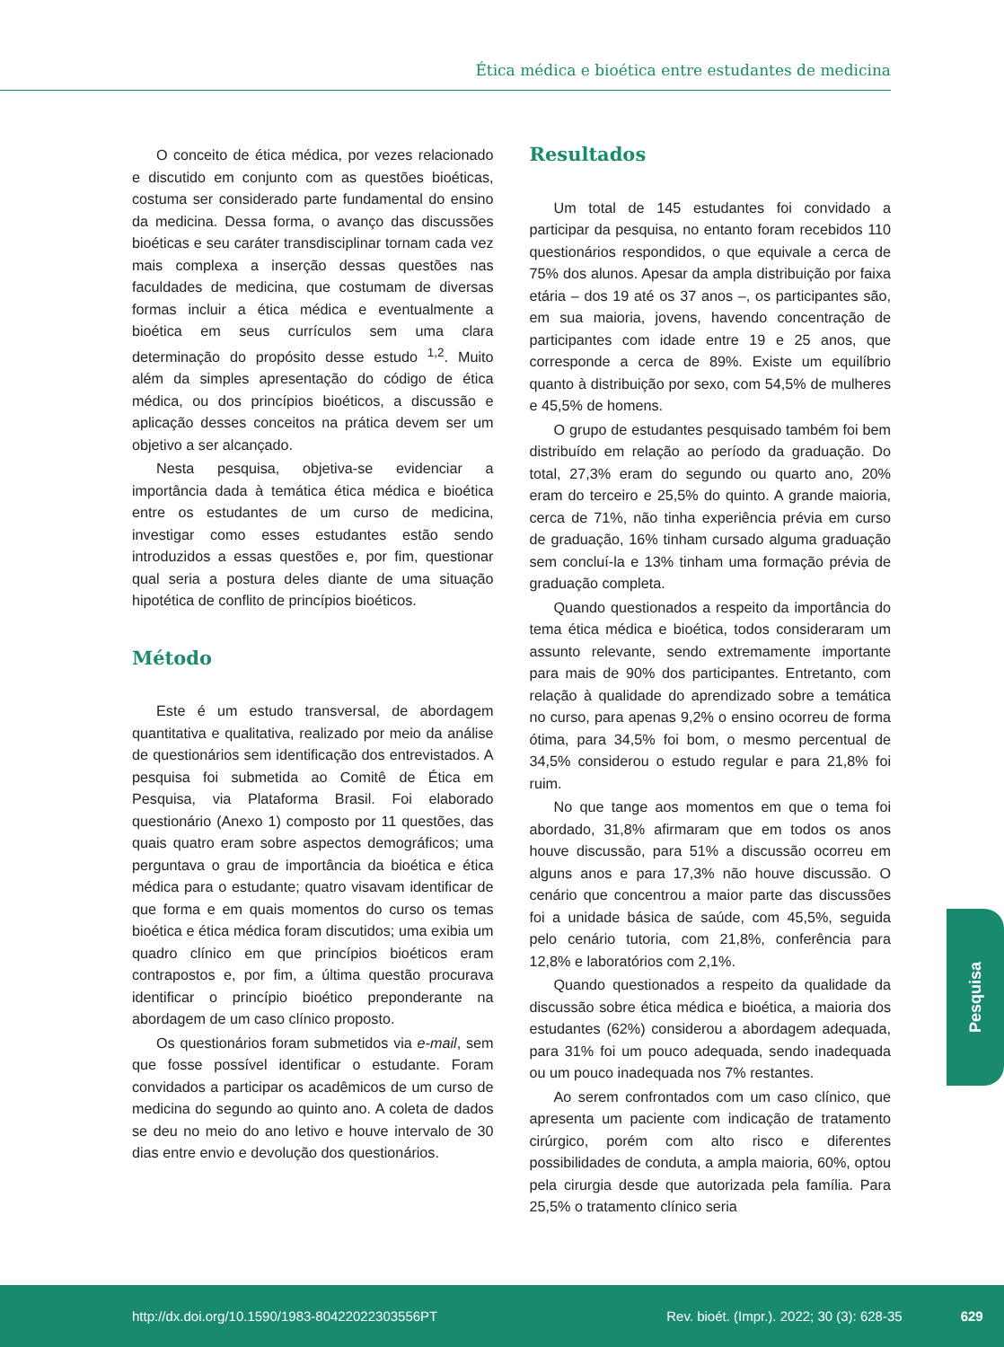Ética médica e bioética entre estudantes de medicina
O conceito de ética médica, por vezes relacionado e discutido em conjunto com as questões bioéticas, costuma ser considerado parte fundamental do ensino da medicina. Dessa forma, o avanço das discussões bioéticas e seu caráter transdisciplinar tornam cada vez mais complexa a inserção dessas questões nas faculdades de medicina, que costumam de diversas formas incluir a ética médica e eventualmente a bioética em seus currículos sem uma clara determinação do propósito desse estudo <sup>1,2</sup>. Muito além da simples apresentação do código de ética médica, ou dos princípios bioéticos, a discussão e aplicação desses conceitos na prática devem ser um objetivo a ser alcançado.
Nesta pesquisa, objetiva-se evidenciar a importância dada à temática ética médica e bioética entre os estudantes de um curso de medicina, investigar como esses estudantes estão sendo introduzidos a essas questões e, por fim, questionar qual seria a postura deles diante de uma situação hipotética de conflito de princípios bioéticos.
Método
Este é um estudo transversal, de abordagem quantitativa e qualitativa, realizado por meio da análise de questionários sem identificação dos entrevistados. A pesquisa foi submetida ao Comitê de Ética em Pesquisa, via Plataforma Brasil. Foi elaborado questionário (Anexo 1) composto por 11 questões, das quais quatro eram sobre aspectos demográficos; uma perguntava o grau de importância da bioética e ética médica para o estudante; quatro visavam identificar de que forma e em quais momentos do curso os temas bioética e ética médica foram discutidos; uma exibia um quadro clínico em que princípios bioéticos eram contrapostos e, por fim, a última questão procurava identificar o princípio bioético preponderante na abordagem de um caso clínico proposto.
Os questionários foram submetidos via e-mail, sem que fosse possível identificar o estudante. Foram convidados a participar os acadêmicos de um curso de medicina do segundo ao quinto ano. A coleta de dados se deu no meio do ano letivo e houve intervalo de 30 dias entre envio e devolução dos questionários.
Resultados
Um total de 145 estudantes foi convidado a participar da pesquisa, no entanto foram recebidos 110 questionários respondidos, o que equivale a cerca de 75% dos alunos. Apesar da ampla distribuição por faixa etária – dos 19 até os 37 anos –, os participantes são, em sua maioria, jovens, havendo concentração de participantes com idade entre 19 e 25 anos, que corresponde a cerca de 89%. Existe um equilíbrio quanto à distribuição por sexo, com 54,5% de mulheres e 45,5% de homens.
O grupo de estudantes pesquisado também foi bem distribuído em relação ao período da graduação. Do total, 27,3% eram do segundo ou quarto ano, 20% eram do terceiro e 25,5% do quinto. A grande maioria, cerca de 71%, não tinha experiência prévia em curso de graduação, 16% tinham cursado alguma graduação sem concluí-la e 13% tinham uma formação prévia de graduação completa.
Quando questionados a respeito da importância do tema ética médica e bioética, todos consideraram um assunto relevante, sendo extremamente importante para mais de 90% dos participantes. Entretanto, com relação à qualidade do aprendizado sobre a temática no curso, para apenas 9,2% o ensino ocorreu de forma ótima, para 34,5% foi bom, o mesmo percentual de 34,5% considerou o estudo regular e para 21,8% foi ruim.
No que tange aos momentos em que o tema foi abordado, 31,8% afirmaram que em todos os anos houve discussão, para 51% a discussão ocorreu em alguns anos e para 17,3% não houve discussão. O cenário que concentrou a maior parte das discussões foi a unidade básica de saúde, com 45,5%, seguida pelo cenário tutoria, com 21,8%, conferência para 12,8% e laboratórios com 2,1%.
Quando questionados a respeito da qualidade da discussão sobre ética médica e bioética, a maioria dos estudantes (62%) considerou a abordagem adequada, para 31% foi um pouco adequada, sendo inadequada ou um pouco inadequada nos 7% restantes.
Ao serem confrontados com um caso clínico, que apresenta um paciente com indicação de tratamento cirúrgico, porém com alto risco e diferentes possibilidades de conduta, a ampla maioria, 60%, optou pela cirurgia desde que autorizada pela família. Para 25,5% o tratamento clínico seria
Pesquisa
http://dx.doi.org/10.1590/1983-80422022303556PT Rev. bioét. (Impr.). 2022; 30 (3): 628-35 629